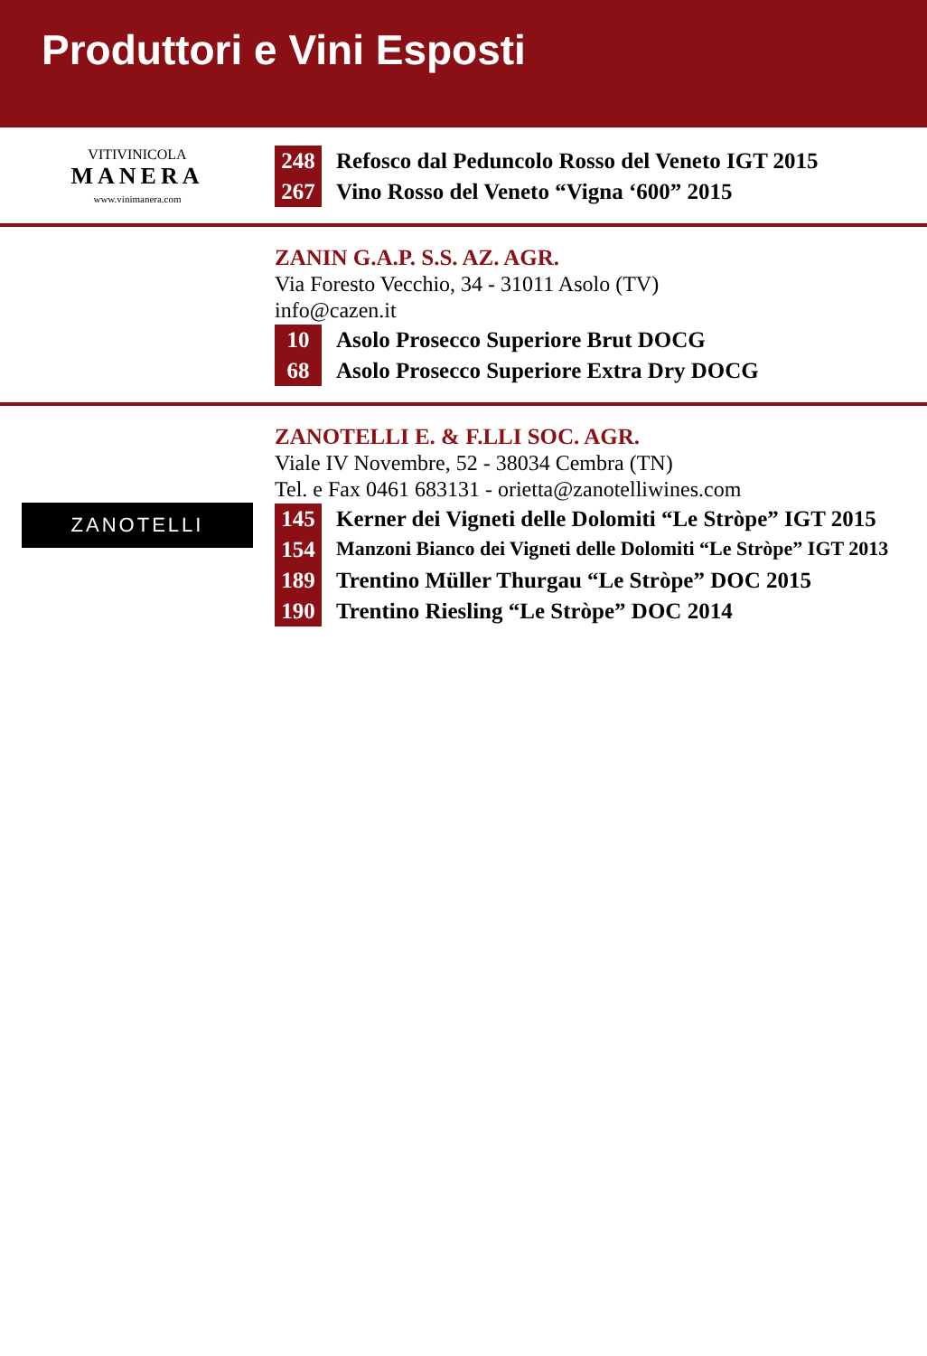Produttori e Vini Esposti
VITIVINICOLA
MANERA
www.vinimanera.com
248 Refosco dal Peduncolo Rosso del Veneto IGT 2015
267 Vino Rosso del Veneto “Vigna ‘600” 2015
ZANIN G.A.P. S.S. AZ. AGR.
Via Foresto Vecchio, 34 - 31011 Asolo (TV)
info@cazen.it
10 Asolo Prosecco Superiore Brut DOCG
68 Asolo Prosecco Superiore Extra Dry DOCG
ZANOTELLI
ZANOTELLI E. & F.LLI SOC. AGR.
Viale IV Novembre, 52 - 38034 Cembra (TN)
Tel. e Fax 0461 683131 - orietta@zanotelliwines.com
145 Kerner dei Vigneti delle Dolomiti “Le Stròpe” IGT 2015
154 Manzoni Bianco dei Vigneti delle Dolomiti “Le Stròpe” IGT 2013
189 Trentino Müller Thurgau “Le Stròpe” DOC 2015
190 Trentino Riesling “Le Stròpe” DOC 2014